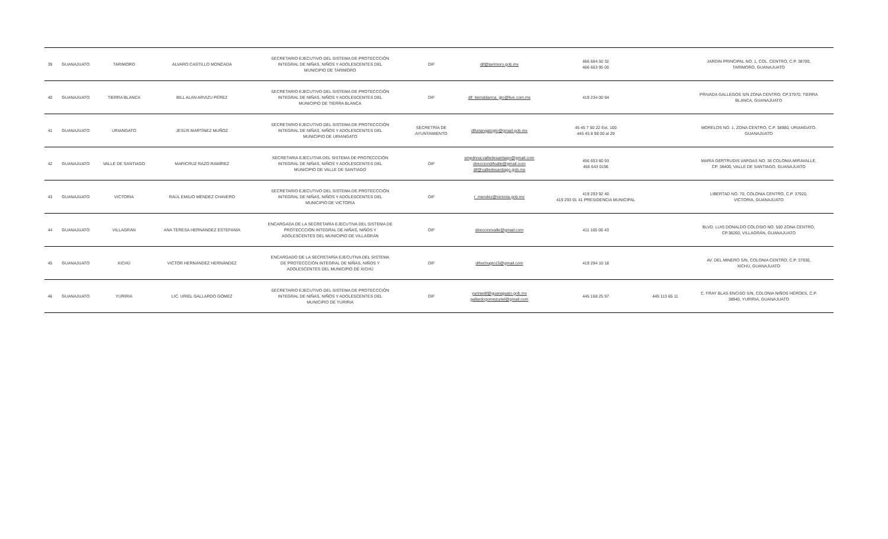| 39 | GUANAJUATO | TARIMORO | ALVARO CASTILLO MONCADA | SECRETARIO EJECUTIVO DEL SISTEMA DE PROTECCCIÓN INTEGRAL DE NIÑAS, NIÑOS Y ADOLESCENTES DEL MUNICIPIO DE TARIMORO | DIF | dif@tarimoro.gob.mx | 466 664 50 32 466 663 95 00 | | JARDIN PRINCIPAL NO. 1, COL. CENTRO, C.P. 38700, TARIMORO, GUANAJUATO |
| 40 | GUANAJUATO | TIERRA BLANCA | BILL ALAN ARVIZU PÉREZ | SECRETARIO EJECUTIVO DEL SISTEMA DE PROTECCCIÓN INTEGRAL DE NIÑAS, NIÑOS Y ADOLESCENTES DEL MUNICIPIO DE TIERRA BLANCA | DIF | dif_tierrablanca_gto@live.com.mx | 419 234 00 94 | | PRIVADA GALLEGOS S/N ZONA CENTRO, CP.37970, TIERRA BLANCA, GUANAJUATO |
| 41 | GUANAJUATO | URIANGATO | JESÚS MARTÍNEZ MUÑOZ | SECRETARIO EJECUTIVO DEL SISTEMA DE PROTECCCIÓN INTEGRAL DE NIÑAS, NIÑOS Y ADOLESCENTES DEL MUNICIPIO DE URIANGATO | SECRETRÍA DE AYUNTAMIENTO | difuriangatogto@gmail.gob.mx | 45 45 7 50 22 Ext. 100 445 45 8 98 00 al 29 | | MORELOS NO. 1, ZONA CENTRO, C.P. 38980, URIANGATO, GUANAJUATO |
| 42 | GUANAJUATO | VALLE DE SANTIAGO | MARICRUZ RAZO RAMÍREZ | SECRETARIA EJECUTIVA DEL SISTEMA DE PROTECCCIÓN INTEGRAL DE NIÑAS, NIÑOS Y ADOLESCENTES DEL MUNICIPIO DE VALLE DE SANTIAGO | DIF | smpdnna.valledesantiago@gmail.com direcciondifvalle@gmail.com dif@valledesantiago.gob.mx | 456 653 60 93 456 643 0196 | | MARÍA GERTRUDIS VARGAS NO. 36 COLONIA MIRAVALLE, CP. 38400, VALLE DE SANTIAGO, GUANAJUATO |
| 43 | GUANAJUATO | VICTORIA | RAÚL EMILIO MÉNDEZ CHAVERO | SECRETARIO EJECUTIVO DEL SISTEMA DE PROTECCCIÓN INTEGRAL DE NIÑAS, NIÑOS Y ADOLESCENTES DEL MUNICIPIO DE VICTORIA | DIF | r_mendez@victoria.gob.mx | 419 293 92 40 419 293 91 41 PRESIDENCIA MUNICIPAL | | LIBERTAD NO. 70, COLONIA CENTRO, C.P. 37920, VICTORIA, GUANAJUATO |
| 44 | GUANAJUATO | VILLAGRÁN | ANA TERESA HERNÁNDEZ ESTEFANÍA | ENCARGADA DE LA SECRETARÍA EJECUTIVA DEL SISTEMA DE PROTECCCIÓN INTEGRAL DE NIÑAS, NIÑOS Y ADOLESCENTES DEL MUNICIPIO DE VILLAGRÁN | DIF | direccionvalle@gmail.com | 411 165 00 43 | | BLVD. LUIS DONALDO COLOSIO NO. 500 ZONA CENTRO, CP.38260, VILLAGRÁN, GUANAJUATO |
| 45 | GUANAJUATO | XICHÚ | VICTOR HERNÁNDEZ HERNÁNDEZ | ENCARGADO DE LA SECRETARÍA EJECUTIVA DEL SISTEMA DE PROTECCCIÓN INTEGRAL DE NIÑAS, NIÑOS Y ADOLESCENTES DEL MUNICIPIO DE XICHÚ | DIF | difxichugto15@gmail.com | 419 294 10 18 | | AV. DEL MINERO S/N, COLONIA CENTRO, C.P. 37930, XICHÚ, GUANAJUATO |
| 46 | GUANAJUATO | YURIRIA | LIC. URIEL GALLARDO GÓMEZ | SECRETARIO EJECUTIVO DEL SISTEMA DE PROTECCCIÓN INTEGRAL DE NIÑAS, NIÑOS Y ADOLESCENTES DEL MUNICIPIO DE YURIRIA | DIF | yuririadif@guanajuato.gob.mx gallardogomezuriel@gmail.com | 445 168 25 97 | 445 113 65 11 | C. FRAY BLAS ENCISO S/N, COLONIA NIÑOS HÉROES, C.P. 38940, YURIRIA, GUANAJUATO |